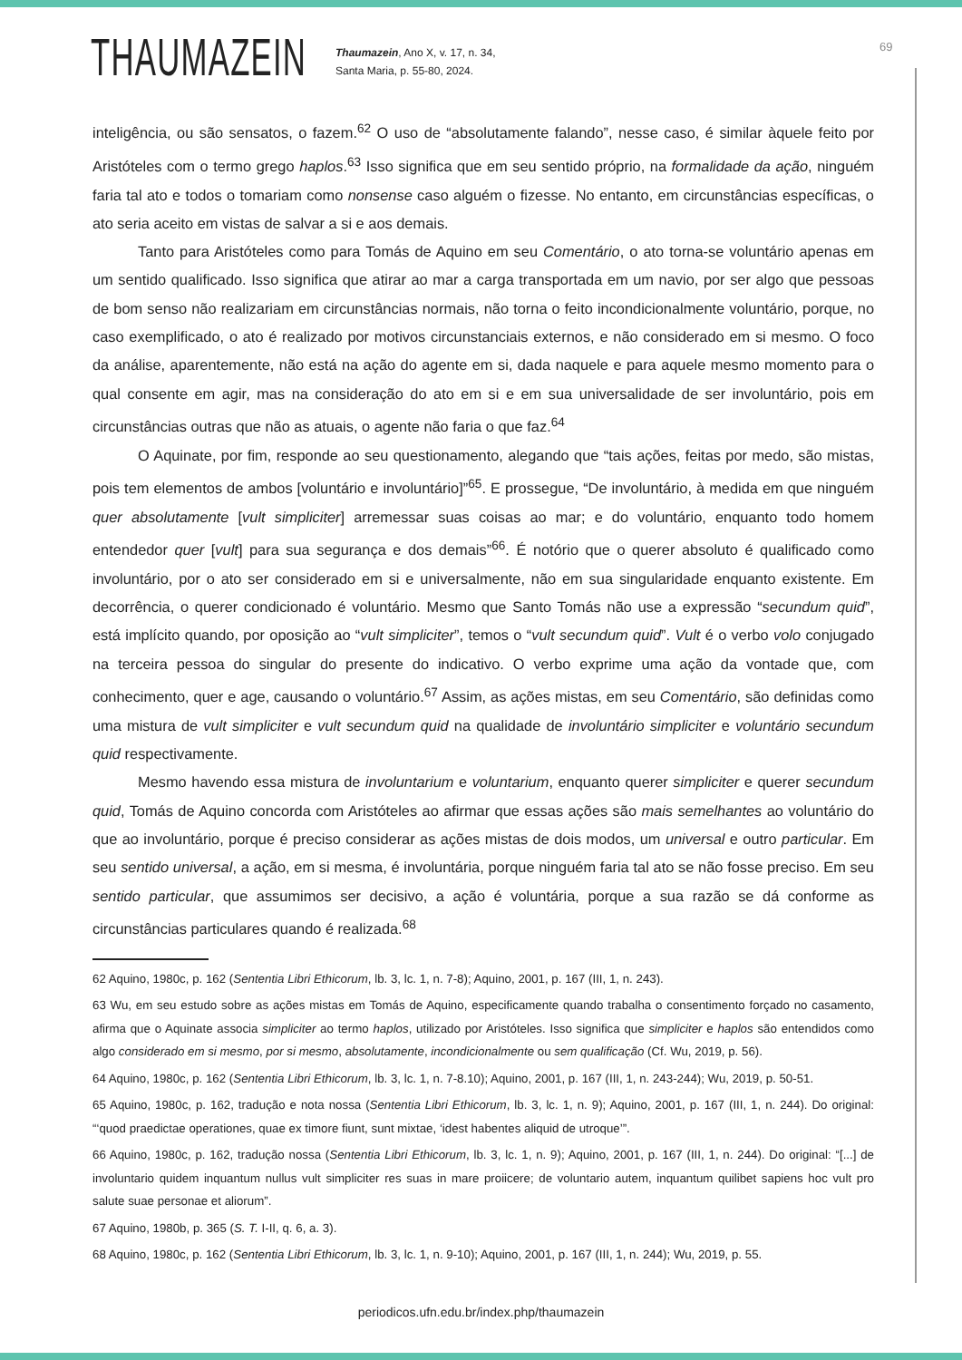THAUMAZEIN
Thaumazein, Ano X, v. 17, n. 34,
Santa Maria, p. 55-80, 2024.
69
inteligência, ou são sensatos, o fazem.<sup>62</sup> O uso de “absolutamente falando”, nesse caso, é similar àquele feito por Aristóteles com o termo grego haplos.<sup>63</sup> Isso significa que em seu sentido próprio, na formalidade da ação, ninguém faria tal ato e todos o tomariam como nonsense caso alguém o fizesse. No entanto, em circunstâncias específicas, o ato seria aceito em vistas de salvar a si e aos demais.
Tanto para Aristóteles como para Tomás de Aquino em seu Comentário, o ato torna-se voluntário apenas em um sentido qualificado. Isso significa que atirar ao mar a carga transportada em um navio, por ser algo que pessoas de bom senso não realizariam em circunstâncias normais, não torna o feito incondicionalmente voluntário, porque, no caso exemplificado, o ato é realizado por motivos circunstanciais externos, e não considerado em si mesmo. O foco da análise, aparentemente, não está na ação do agente em si, dada naquele e para aquele mesmo momento para o qual consente em agir, mas na consideração do ato em si e em sua universalidade de ser involuntário, pois em circunstâncias outras que não as atuais, o agente não faria o que faz.<sup>64</sup>
O Aquinate, por fim, responde ao seu questionamento, alegando que “tais ações, feitas por medo, são mistas, pois tem elementos de ambos [voluntário e involuntário]”<sup>65</sup>. E prossegue, “De involuntário, à medida em que ninguém quer absolutamente [vult simpliciter] arremessar suas coisas ao mar; e do voluntário, enquanto todo homem entendedor quer [vult] para sua segurança e dos demais”<sup>66</sup>. É notório que o querer absoluto é qualificado como involuntário, por o ato ser considerado em si e universalmente, não em sua singularidade enquanto existente. Em decorrência, o querer condicionado é voluntário. Mesmo que Santo Tomás não use a expressão “secundum quid”, está implícito quando, por oposição ao “vult simpliciter”, temos o “vult secundum quid”. Vult é o verbo volo conjugado na terceira pessoa do singular do presente do indicativo. O verbo exprime uma ação da vontade que, com conhecimento, quer e age, causando o voluntário.<sup>67</sup> Assim, as ações mistas, em seu Comentário, são definidas como uma mistura de vult simpliciter e vult secundum quid na qualidade de involuntário simpliciter e voluntário secundum quid respectivamente.
Mesmo havendo essa mistura de involuntarium e voluntarium, enquanto querer simpliciter e querer secundum quid, Tomás de Aquino concorda com Aristóteles ao afirmar que essas ações são mais semelhantes ao voluntário do que ao involuntário, porque é preciso considerar as ações mistas de dois modos, um universal e outro particular. Em seu sentido universal, a ação, em si mesma, é involuntária, porque ninguém faria tal ato se não fosse preciso. Em seu sentido particular, que assumimos ser decisivo, a ação é voluntária, porque a sua razão se dá conforme as circunstâncias particulares quando é realizada.<sup>68</sup>
62 Aquino, 1980c, p. 162 (Sententia Libri Ethicorum, lb. 3, lc. 1, n. 7-8); Aquino, 2001, p. 167 (III, 1, n. 243).
63 Wu, em seu estudo sobre as ações mistas em Tomás de Aquino, especificamente quando trabalha o consentimento forçado no casamento, afirma que o Aquinate associa simpliciter ao termo haplos, utilizado por Aristóteles. Isso significa que simpliciter e haplos são entendidos como algo considerado em si mesmo, por si mesmo, absolutamente, incondicionalmente ou sem qualificação (Cf. Wu, 2019, p. 56).
64 Aquino, 1980c, p. 162 (Sententia Libri Ethicorum, lb. 3, lc. 1, n. 7-8.10); Aquino, 2001, p. 167 (III, 1, n. 243-244); Wu, 2019, p. 50-51.
65 Aquino, 1980c, p. 162, tradução e nota nossa (Sententia Libri Ethicorum, lb. 3, lc. 1, n. 9); Aquino, 2001, p. 167 (III, 1, n. 244). Do original: “‘quod praedictae operationes, quae ex timore fiunt, sunt mixtae, ‘idest habentes aliquid de utroque’”.
66 Aquino, 1980c, p. 162, tradução nossa (Sententia Libri Ethicorum, lb. 3, lc. 1, n. 9); Aquino, 2001, p. 167 (III, 1, n. 244). Do original: “[...] de involuntario quidem inquantum nullus vult simpliciter res suas in mare proiicere; de voluntario autem, inquantum quilibet sapiens hoc vult pro salute suae personae et aliorum”.
67 Aquino, 1980b, p. 365 (S. T. I-II, q. 6, a. 3).
68 Aquino, 1980c, p. 162 (Sententia Libri Ethicorum, lb. 3, lc. 1, n. 9-10); Aquino, 2001, p. 167 (III, 1, n. 244); Wu, 2019, p. 55.
periodicos.ufn.edu.br/index.php/thaumazein